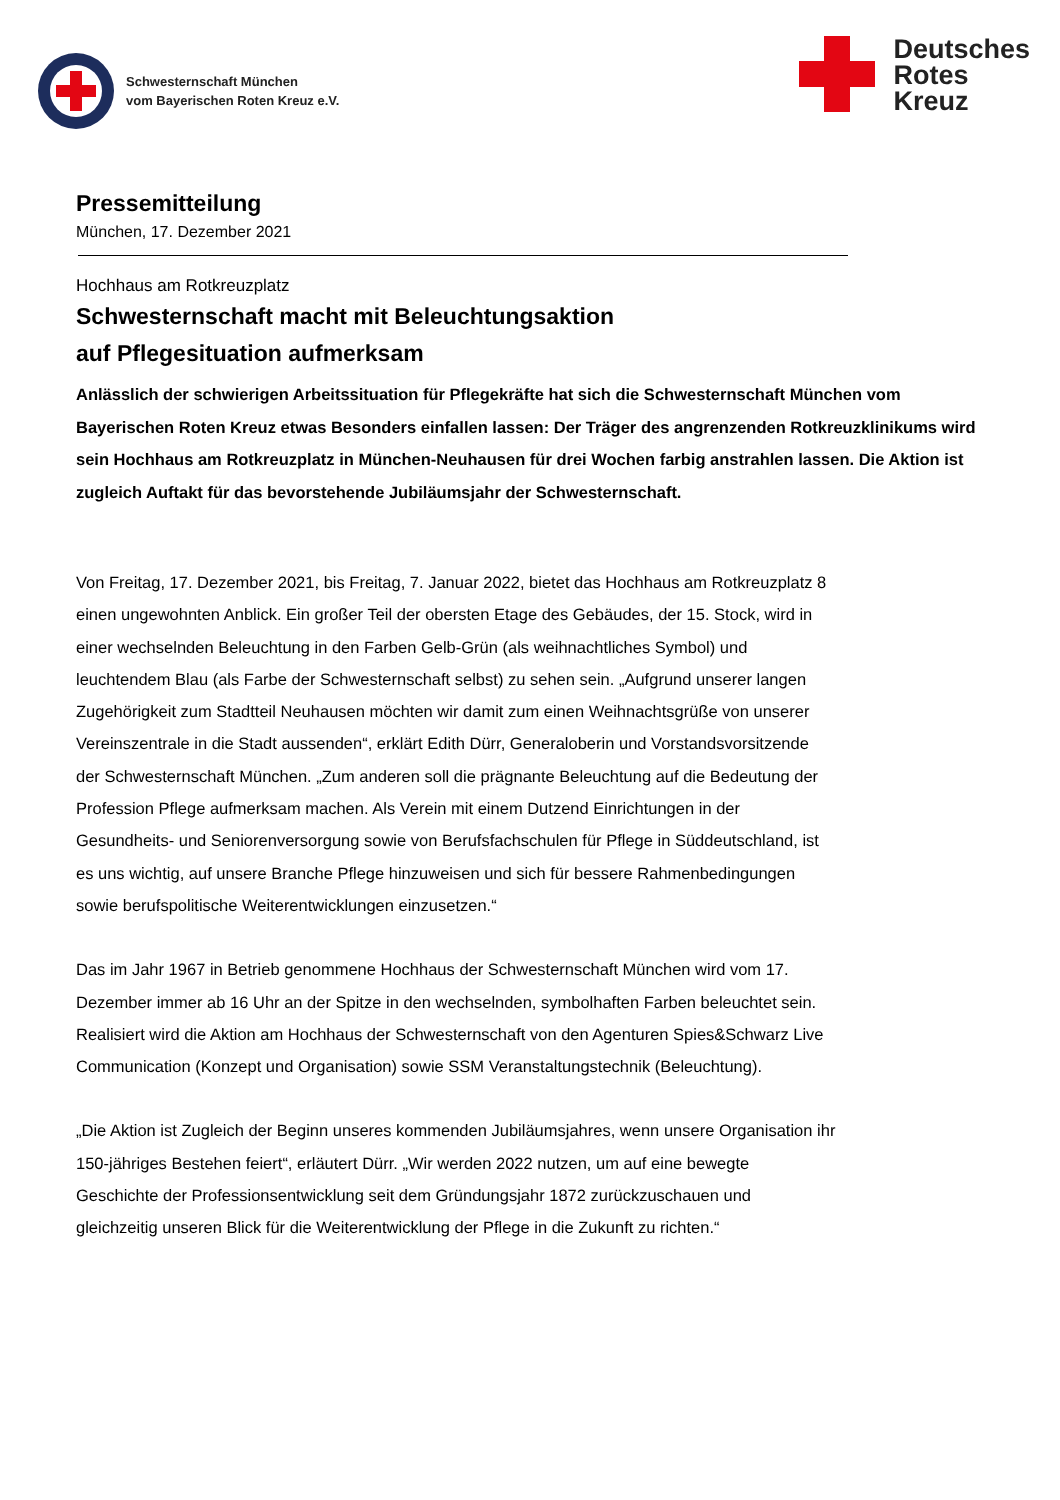Schwesternschaft München
vom Bayerischen Roten Kreuz e.V.
Deutsches
Rotes
Kreuz
Pressemitteilung
München, 17. Dezember 2021
Hochhaus am Rotkreuzplatz
Schwesternschaft macht mit Beleuchtungsaktion
auf Pflegesituation aufmerksam
Anlässlich der schwierigen Arbeitssituation für Pflegekräfte hat sich die Schwesternschaft München vom Bayerischen Roten Kreuz etwas Besonders einfallen lassen: Der Träger des angrenzenden Rotkreuzklinikums wird sein Hochhaus am Rotkreuzplatz in München-Neuhausen für drei Wochen farbig anstrahlen lassen. Die Aktion ist zugleich Auftakt für das bevorstehende Jubiläumsjahr der Schwesternschaft.
Von Freitag, 17. Dezember 2021, bis Freitag, 7. Januar 2022, bietet das Hochhaus am Rotkreuzplatz 8 einen ungewohnten Anblick. Ein großer Teil der obersten Etage des Gebäudes, der 15. Stock, wird in einer wechselnden Beleuchtung in den Farben Gelb-Grün (als weihnachtliches Symbol) und leuchtendem Blau (als Farbe der Schwesternschaft selbst) zu sehen sein. „Aufgrund unserer langen Zugehörigkeit zum Stadtteil Neuhausen möchten wir damit zum einen Weihnachtsgrüße von unserer Vereinszentrale in die Stadt aussenden“, erklärt Edith Dürr, Generaloberin und Vorstandsvorsitzende der Schwesternschaft München. „Zum anderen soll die prägnante Beleuchtung auf die Bedeutung der Profession Pflege aufmerksam machen. Als Verein mit einem Dutzend Einrichtungen in der Gesundheits- und Seniorenversorgung sowie von Berufsfachschulen für Pflege in Süddeutschland, ist es uns wichtig, auf unsere Branche Pflege hinzuweisen und sich für bessere Rahmenbedingungen sowie berufspolitische Weiterentwicklungen einzusetzen.“
Das im Jahr 1967 in Betrieb genommene Hochhaus der Schwesternschaft München wird vom 17. Dezember immer ab 16 Uhr an der Spitze in den wechselnden, symbolhaften Farben beleuchtet sein. Realisiert wird die Aktion am Hochhaus der Schwesternschaft von den Agenturen Spies&Schwarz Live Communication (Konzept und Organisation) sowie SSM Veranstaltungstechnik (Beleuchtung).
„Die Aktion ist Zugleich der Beginn unseres kommenden Jubiläumsjahres, wenn unsere Organisation ihr 150-jähriges Bestehen feiert“, erläutert Dürr. „Wir werden 2022 nutzen, um auf eine bewegte Geschichte der Professionsentwicklung seit dem Gründungsjahr 1872 zurückzuschauen und gleichzeitig unseren Blick für die Weiterentwicklung der Pflege in die Zukunft zu richten.“